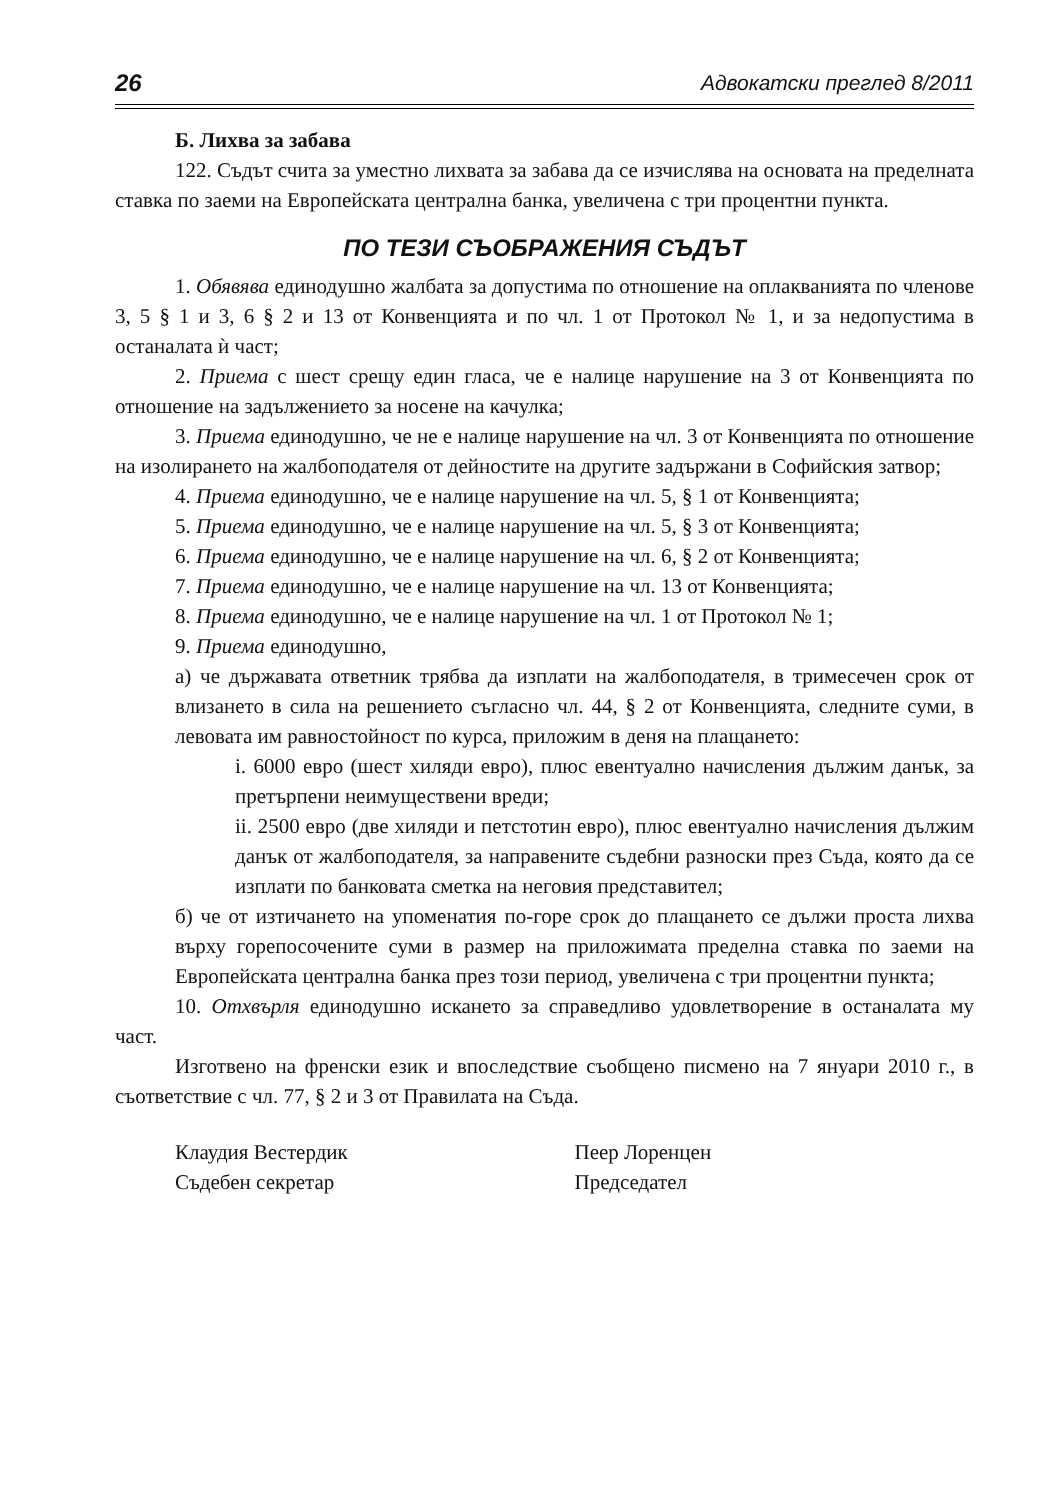26 Адвокатски преглед 8/2011
Б. Лихва за забава
122. Съдът счита за уместно лихвата за забава да се изчислява на основата на пределната ставка по заеми на Европейската централна банка, увеличена с три процентни пункта.
ПО ТЕЗИ СЪОБРАЖЕНИЯ СЪДЪТ
1. Обявява единодушно жалбата за допустима по отношение на оплакванията по членове 3, 5 § 1 и 3, 6 § 2 и 13 от Конвенцията и по чл. 1 от Протокол № 1, и за недопустима в останалата ѝ част;
2. Приема с шест срещу един гласа, че е налице нарушение на 3 от Конвенцията по отношение на задължението за носене на качулка;
3. Приема единодушно, че не е налице нарушение на чл. 3 от Конвенцията по отношение на изолирането на жалбоподателя от дейностите на другите задържани в Софийския затвор;
4. Приема единодушно, че е налице нарушение на чл. 5, § 1 от Конвенцията;
5. Приема единодушно, че е налице нарушение на чл. 5, § 3 от Конвенцията;
6. Приема единодушно, че е налице нарушение на чл. 6, § 2 от Конвенцията;
7. Приема единодушно, че е налице нарушение на чл. 13 от Конвенцията;
8. Приема единодушно, че е налице нарушение на чл. 1 от Протокол № 1;
9. Приема единодушно,
а) че държавата ответник трябва да изплати на жалбоподателя, в тримесечен срок от влизането в сила на решението съгласно чл. 44, § 2 от Конвенцията, следните суми, в левовата им равностойност по курса, приложим в деня на плащането:
i. 6000 евро (шест хиляди евро), плюс евентуално начисления дължим данък, за претърпени неимуществени вреди;
ii. 2500 евро (две хиляди и петстотин евро), плюс евентуално начисления дължим данък от жалбоподателя, за направените съдебни разноски през Съда, която да се изплати по банковата сметка на неговия представител;
б) че от изтичането на упоменатия по-горе срок до плащането се дължи проста лихва върху горепосочените суми в размер на приложимата пределна ставка по заеми на Европейската централна банка през този период, увеличена с три процентни пункта;
10. Отхвърля единодушно искането за справедливо удовлетворение в останалата му част.
Изготвено на френски език и впоследствие съобщено писмено на 7 януари 2010 г., в съответствие с чл. 77, § 2 и 3 от Правилата на Съда.
Клаудия Вестердик
Съдебен секретар
Пеер Лоренцен
Председател